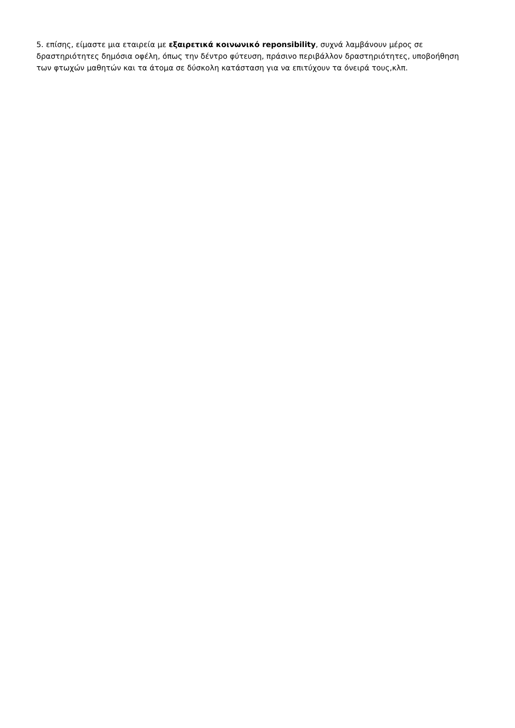5. επίσης, είμαστε μια εταιρεία με εξαιρετικά κοινωνικό reponsibility, συχνά λαμβάνουν μέρος σε δραστηριότητες δημόσια οφέλη, όπως την δέντρο φύτευση, πράσινο περιβάλλον δραστηριότητες, υποβοήθηση των φτωχών μαθητών και τα άτομα σε δύσκολη κατάσταση για να επιτύχουν τα όνειρά τους,κλπ.